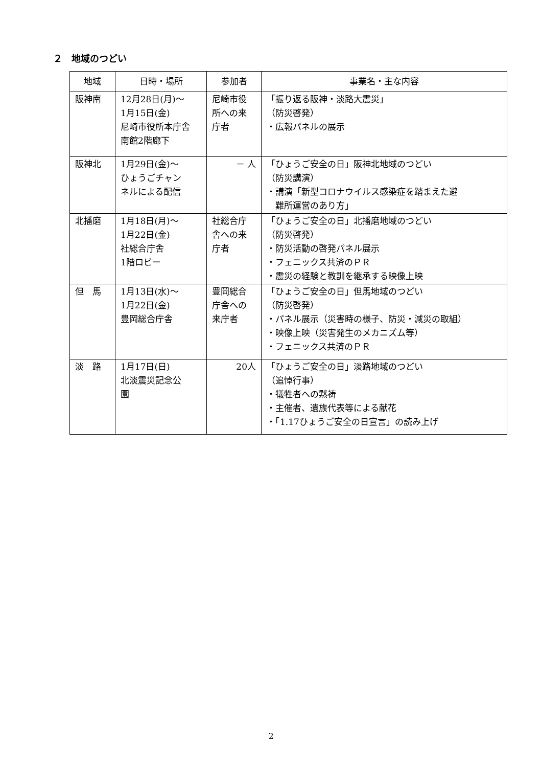２　地域のつどい
| 地域 | 日時・場所 | 参加者 | 事業名・主な内容 |
| --- | --- | --- | --- |
| 阪神南 | 12月28日(月)～ 1月15日(金) 尼崎市役所本庁舎 南館2階廊下 | 尼崎市役 所への来 庁者 | 「振り返る阪神・淡路大震災」 （防災啓発） ・広報パネルの展示 |
| 阪神北 | 1月29日(金)～ ひょうごチャン ネルによる配信 | － 人 | 「ひょうご安全の日」阪神北地域のつどい （防災講演） ・講演「新型コロナウイルス感染症を踏まえた避 難所運営のあり方」 |
| 北播磨 | 1月18日(月)～ 1月22日(金) 社総合庁舎 1階ロビー | 社総合庁 舎への来 庁者 | 「ひょうご安全の日」北播磨地域のつどい （防災啓発） ・防災活動の啓発パネル展示 ・フェニックス共済のＰＲ ・震災の経験と教訓を継承する映像上映 |
| 但 馬 | 1月13日(水)～ 1月22日(金) 豊岡総合庁舎 | 豊岡総合 庁舎への 来庁者 | 「ひょうご安全の日」但馬地域のつどい （防災啓発） ・パネル展示（災害時の様子、防災・減災の取組） ・映像上映（災害発生のメカニズム等） ・フェニックス共済のＰＲ |
| 淡 路 | 1月17日(日) 北淡震災記念公 園 | 20人 | 「ひょうご安全の日」淡路地域のつどい （追悼行事） ・犠牲者への黙祷 ・主催者、遺族代表等による献花 ・「1.17ひょうご安全の日宣言」の読み上げ |
2